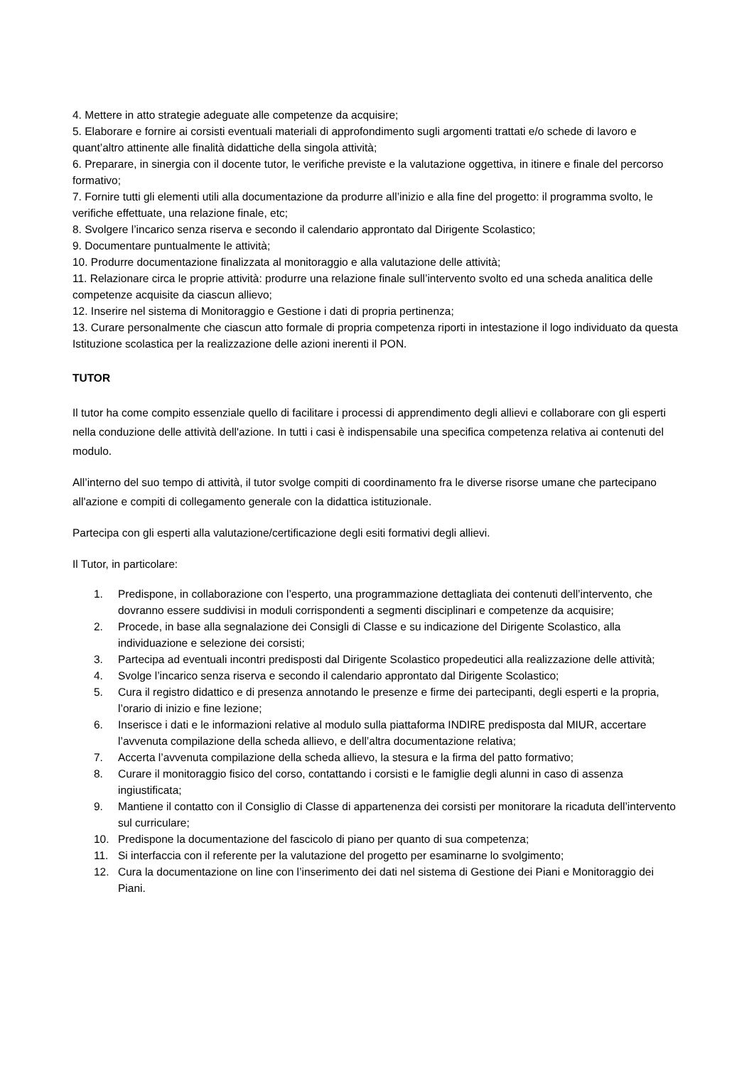4. Mettere in atto strategie adeguate alle competenze da acquisire;
5. Elaborare e fornire ai corsisti eventuali materiali di approfondimento sugli argomenti trattati e/o schede di lavoro e quant’altro attinente alle finalità didattiche della singola attività;
6. Preparare, in sinergia con il docente tutor, le verifiche previste e la valutazione oggettiva, in itinere e finale del percorso formativo;
7. Fornire tutti gli elementi utili alla documentazione da produrre all’inizio e alla fine del progetto: il programma svolto, le verifiche effettuate, una relazione finale, etc;
8. Svolgere l’incarico senza riserva e secondo il calendario approntato dal Dirigente Scolastico;
9. Documentare puntualmente le attività;
10. Produrre documentazione finalizzata al monitoraggio e alla valutazione delle attività;
11. Relazionare circa le proprie attività: produrre una relazione finale sull’intervento svolto ed una scheda analitica delle competenze acquisite da ciascun allievo;
12. Inserire nel sistema di Monitoraggio e Gestione i dati di propria pertinenza;
13. Curare personalmente che ciascun atto formale di propria competenza riporti in intestazione il logo individuato da questa Istituzione scolastica per la realizzazione delle azioni inerenti il PON.
TUTOR
Il tutor ha come compito essenziale quello di facilitare i processi di apprendimento degli allievi e collaborare con gli esperti nella conduzione delle attività dell'azione. In tutti i casi è indispensabile una specifica competenza relativa ai contenuti del modulo.
All’interno del suo tempo di attività, il tutor svolge compiti di coordinamento fra le diverse risorse umane che partecipano all'azione e compiti di collegamento generale con la didattica istituzionale.
Partecipa con gli esperti alla valutazione/certificazione degli esiti formativi degli allievi.
Il Tutor, in particolare:
1. Predispone, in collaborazione con l’esperto, una programmazione dettagliata dei contenuti dell’intervento, che dovranno essere suddivisi in moduli corrispondenti a segmenti disciplinari e competenze da acquisire;
2. Procede, in base alla segnalazione dei Consigli di Classe e su indicazione del Dirigente Scolastico, alla individuazione e selezione dei corsisti;
3. Partecipa ad eventuali incontri predisposti dal Dirigente Scolastico propedeutici alla realizzazione delle attività;
4. Svolge l’incarico senza riserva e secondo il calendario approntato dal Dirigente Scolastico;
5. Cura il registro didattico e di presenza annotando le presenze e firme dei partecipanti, degli esperti e la propria, l’orario di inizio e fine lezione;
6. Inserisce i dati e le informazioni relative al modulo sulla piattaforma INDIRE predisposta dal MIUR, accertare l’avvenuta compilazione della scheda allievo, e dell’altra documentazione relativa;
7. Accerta l’avvenuta compilazione della scheda allievo, la stesura e la firma del patto formativo;
8. Curare il monitoraggio fisico del corso, contattando i corsisti e le famiglie degli alunni in caso di assenza ingiustificata;
9. Mantiene il contatto con il Consiglio di Classe di appartenenza dei corsisti per monitorare la ricaduta dell’intervento sul curriculare;
10. Predispone la documentazione del fascicolo di piano per quanto di sua competenza;
11. Si interfaccia con il referente per la valutazione del progetto per esaminarne lo svolgimento;
12. Cura la documentazione on line con l’inserimento dei dati nel sistema di Gestione dei Piani e Monitoraggio dei Piani.